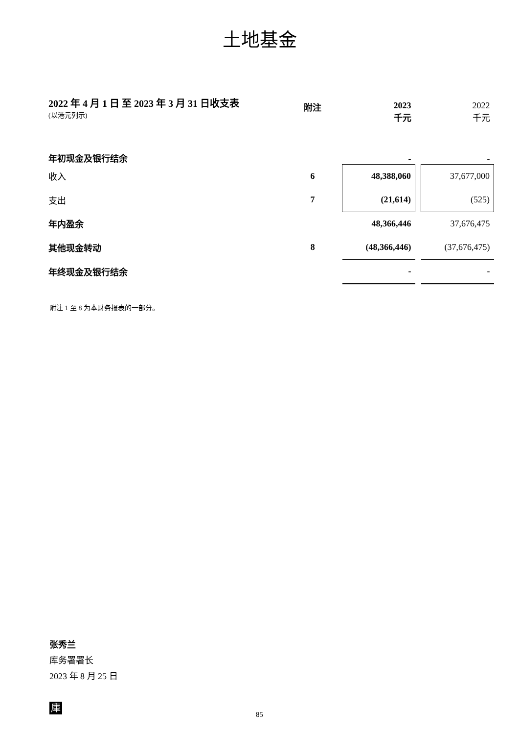土地基金
2022 年 4 月 1 日 至 2023 年 3 月 31 日收支表
(以港元列示)
| | 附注 | 2023 千元 | | 2022 千元 |
| --- | --- | --- | --- | --- |
| 年初现金及银行结余 | | - | | - |
| 收入 | 6 | 48,388,060 | | 37,677,000 |
| 支出 | 7 | (21,614) | | (525) |
| 年内盈余 | | 48,366,446 | | 37,676,475 |
| 其他现金转动 | 8 | (48,366,446) | | (37,676,475) |
| 年终现金及银行结余 | | - | | - |
附注 1 至 8 为本财务报表的一部分。
张秀兰
库务署署长
2023 年 8 月 25 日
庫
85